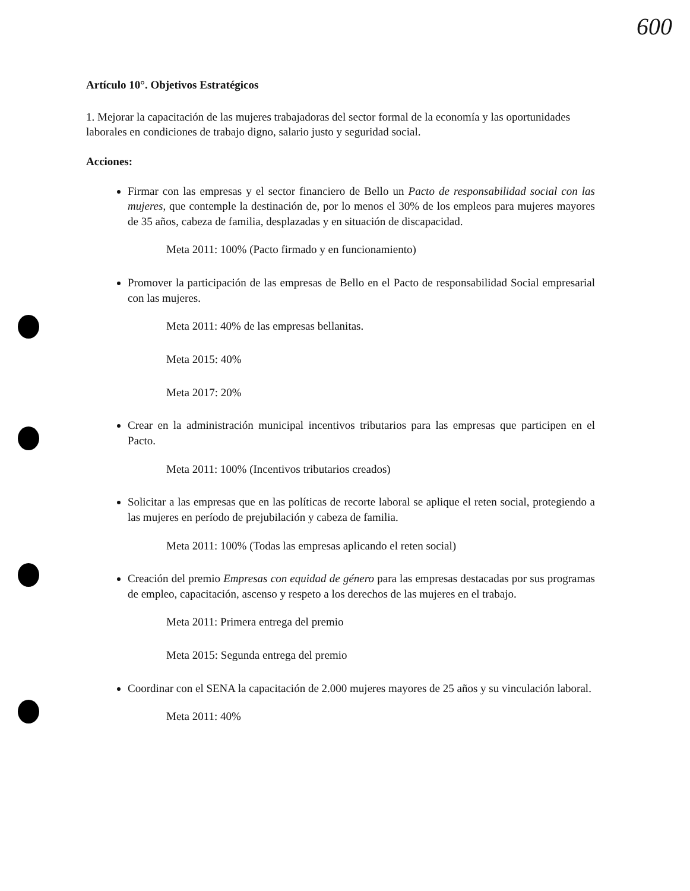600
Artículo 10°. Objetivos Estratégicos
1. Mejorar la capacitación de las mujeres trabajadoras del sector formal de la economía y las oportunidades laborales en condiciones de trabajo digno, salario justo y seguridad social.
Acciones:
Firmar con las empresas y el sector financiero de Bello un Pacto de responsabilidad social con las mujeres, que contemple la destinación de, por lo menos el 30% de los empleos para mujeres mayores de 35 años, cabeza de familia, desplazadas y en situación de discapacidad.
Meta 2011: 100% (Pacto firmado y en funcionamiento)
Promover la participación de las empresas de Bello en el Pacto de responsabilidad Social empresarial con las mujeres.
Meta 2011: 40% de las empresas bellanitas.
Meta 2015: 40%
Meta 2017: 20%
Crear en la administración municipal incentivos tributarios para las empresas que participen en el Pacto.
Meta 2011: 100% (Incentivos tributarios creados)
Solicitar a las empresas que en las políticas de recorte laboral se aplique el reten social, protegiendo a las mujeres en período de prejubilación y cabeza de familia.
Meta 2011: 100% (Todas las empresas aplicando el reten social)
Creación del premio Empresas con equidad de género para las empresas destacadas por sus programas de empleo, capacitación, ascenso y respeto a los derechos de las mujeres en el trabajo.
Meta 2011: Primera entrega del premio
Meta 2015: Segunda entrega del premio
Coordinar con el SENA la capacitación de 2.000 mujeres mayores de 25 años y su vinculación laboral.
Meta 2011: 40%